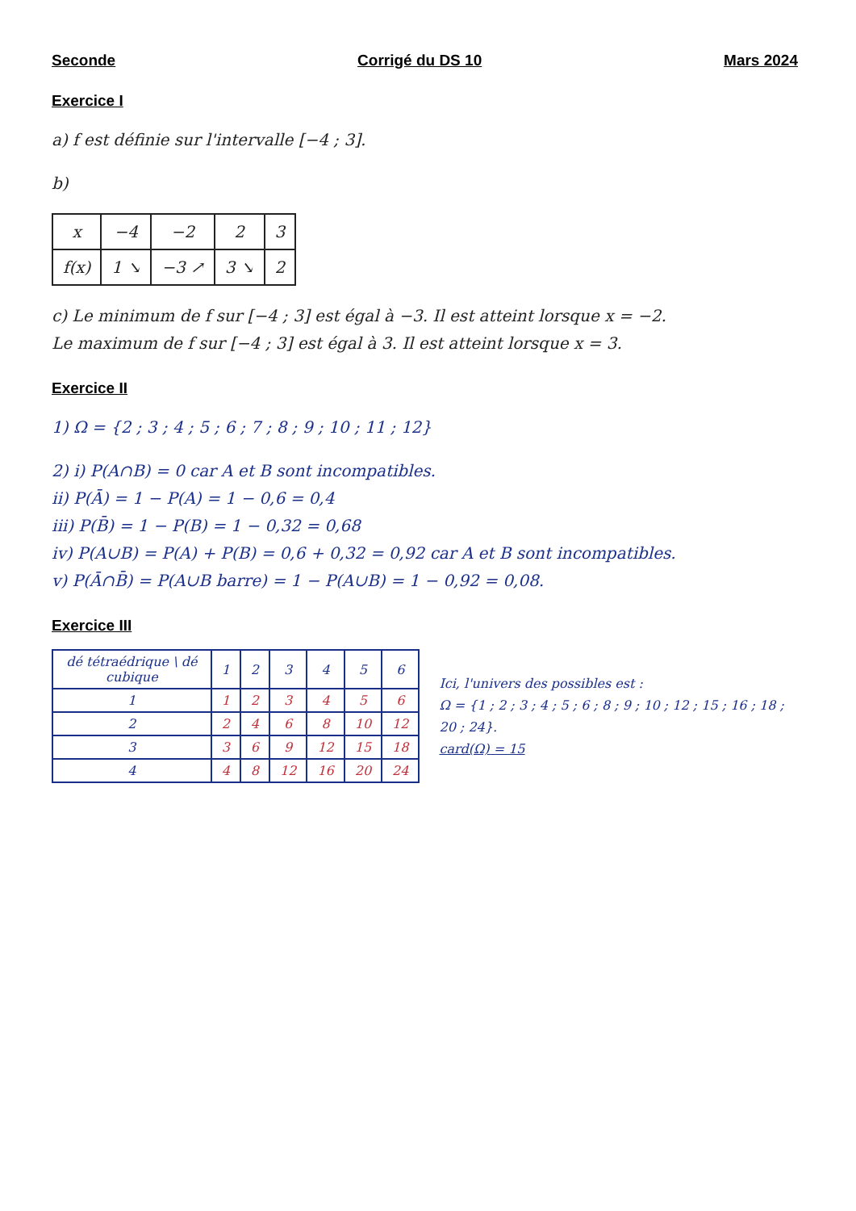Seconde Corrigé du DS 10 Mars 2024
Exercice I
a) f est définie sur l'intervalle [−4 ; 3].
b)
| x | −4 | −2 | 2 | 3 |
| f(x) | 1 ↘ | −3 ↗ | 3 ↘ | 2 |
c) Le minimum de f sur [−4 ; 3] est égal à −3. Il est atteint lorsque x = −2.
Le maximum de f sur [−4 ; 3] est égal à 3. Il est atteint lorsque x = 3.
Exercice II
1) Ω = {2 ; 3 ; 4 ; 5 ; 6 ; 7 ; 8 ; 9 ; 10 ; 11 ; 12}
2) i) P(A∩B) = 0 car A et B sont incompatibles.
ii) P(Ā) = 1 − P(A) = 1 − 0,6 = 0,4
iii) P(B̄) = 1 − P(B) = 1 − 0,32 = 0,68
iv) P(A∪B) = P(A) + P(B) = 0,6 + 0,32 = 0,92 car A et B sont incompatibles.
v) P(Ā∩B̄) = P(A∪B barre) = 1 − P(A∪B) = 1 − 0,92 = 0,08.
Exercice III
| dé tétraédrique \ dé cubique | 1 | 2 | 3 | 4 | 5 | 6 |
| --- | --- | --- | --- | --- | --- | --- |
| 1 | 1 | 2 | 3 | 4 | 5 | 6 |
| 2 | 2 | 4 | 6 | 8 | 10 | 12 |
| 3 | 3 | 6 | 9 | 12 | 15 | 18 |
| 4 | 4 | 8 | 12 | 16 | 20 | 24 |
Ici, l'univers des possibles est :
Ω = {1 ; 2 ; 3 ; 4 ; 5 ; 6 ; 8 ; 9 ; 10 ; 12 ; 15 ; 16 ; 18 ; 20 ; 24}.
card(Ω) = 15